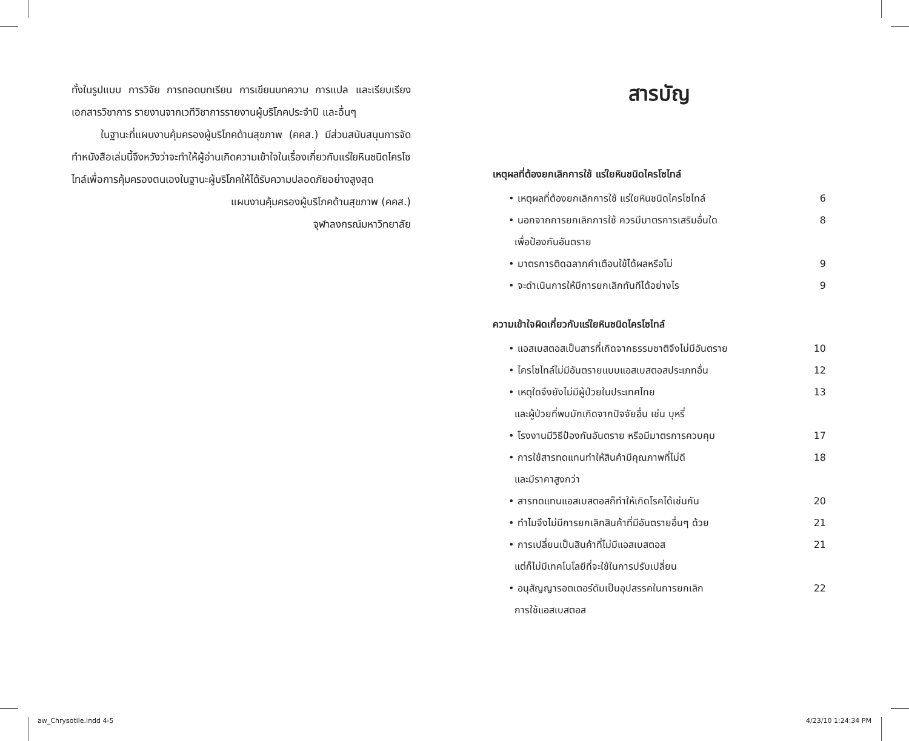ทั้งในรูปแบบ การวิจัย การถอดบทเรียน การเขียนบทความ การแปล และเรียบเรียงเอกสารวิชาการ รายงานจากเวทีวิชาการรายงานผู้บริโภคประจำปี และอื่นๆ
ในฐานะที่แผนงานคุ้มครองผู้บริโภคด้านสุขภาพ (คคส.) มีส่วนสนับสนุนการจัดทำหนังสือเล่มนี้จึงหวังว่าจะทำให้ผู้อ่านเกิดความเข้าใจในเรื่องเกี่ยวกับแร่ใยหินชนิดไครโซไทล์เพื่อการคุ้มครองตนเองในฐานะผู้บริโภคให้ได้รับความปลอดภัยอย่างสูงสุด
แผนงานคุ้มครองผู้บริโภคด้านสุขภาพ (คคส.)
จุฬาลงกรณ์มหาวิทยาลัย
สารบัญ
เหตุผลที่ต้องยกเลิกการใช้ แร่ใยหินชนิดไครโซไทล์
• เหตุผลที่ต้องยกเลิกการใช้ แร่ใยหินชนิดไครโซไทล์ 6
• นอกจากการยกเลิกการใช้ ควรมีมาตรการเสริมอื่นใด
เพื่อป้องกันอันตราย 8
• มาตรการติดฉลากคำเตือนใช้ได้ผลหรือไม่ 9
• จะดำเนินการให้มีการยกเลิกทันทีได้อย่างไร 9
ความเข้าใจผิดเกี่ยวกับแร่ใยหินชนิดไครโซไทล์
• แอสเบสตอสเป็นสารที่เกิดจากธรรมชาติจึงไม่มีอันตราย 10
• ไครโซไทล์ไม่มีอันตรายแบบแอสเบสตอสประเภทอื่น 12
• เหตุใดจึงยังไม่มีผู้ป่วยในประเทศไทย
และผู้ป่วยที่พบมักเกิดจากปัจจัยอื่น เช่น บุหรี่ 13
• โรงงานมีวิธีป้องกันอันตราย หรือมีมาตรการควบคุม 17
• การใช้สารทดแทนทำให้สินค้ามีคุณภาพที่ไม่ดี
และมีราคาสูงกว่า 18
• สารทดแทนแอสเบสตอสก็ทำให้เกิดโรคได้เช่นกัน 20
• ทำไมจึงไม่มีการยกเลิกสินค้าที่มีอันตรายอื่นๆ ด้วย 21
• การเปลี่ยนเป็นสินค้าที่ไม่มีแอสเบสตอส
แต่ก็ไม่มีเทคโนโลยีที่จะใช้ในการปรับเปลี่ยน 21
• อนุสัญญารอตเตอร์ดัมเป็นอุปสรรคในการยกเลิก
การใช้แอสเบสตอส 22
aw_Chrysotile.indd 4-5 4/23/10 1:24:34 PM